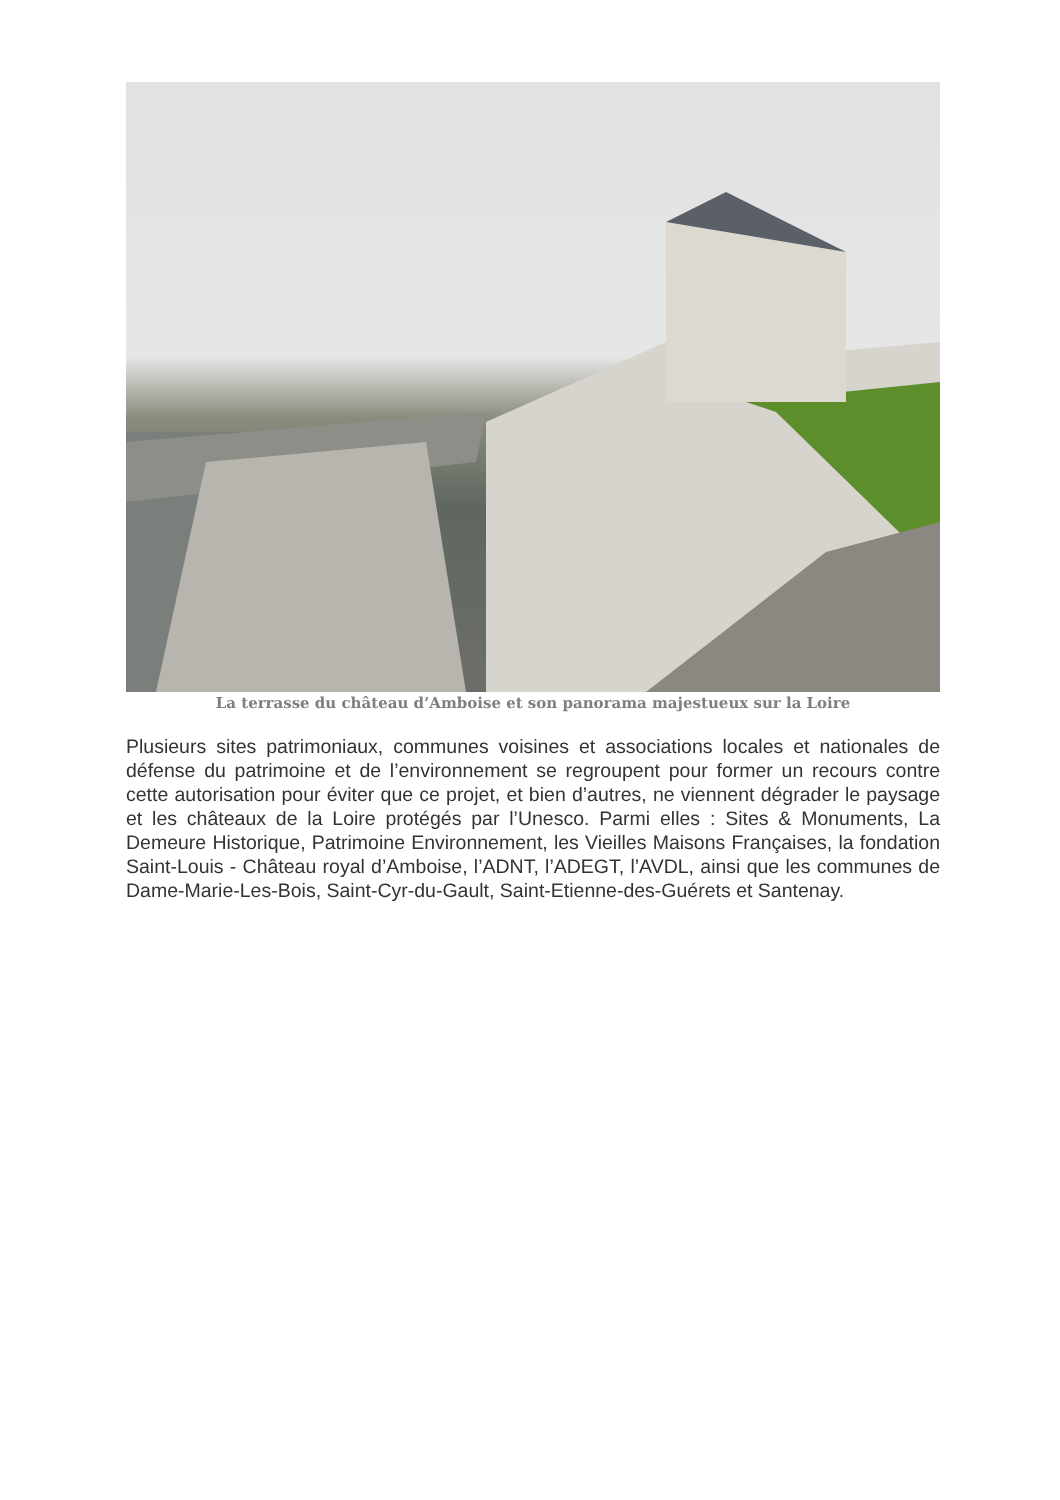La terrasse du château d’Amboise et son panorama majestueux sur la Loire
Plusieurs sites patrimoniaux, communes voisines et associations locales et nationales de défense du patrimoine et de l’environnement se regroupent pour former un recours contre cette autorisation pour éviter que ce projet, et bien d’autres, ne viennent dégrader le paysage et les châteaux de la Loire protégés par l’Unesco. Parmi elles : Sites & Monuments, La Demeure Historique, Patrimoine Environnement, les Vieilles Maisons Françaises, la fondation Saint-Louis - Château royal d’Amboise, l’ADNT, l’ADEGT, l’AVDL, ainsi que les communes de Dame-Marie-Les-Bois, Saint-Cyr-du-Gault, Saint-Etienne-des-Guérets et Santenay.